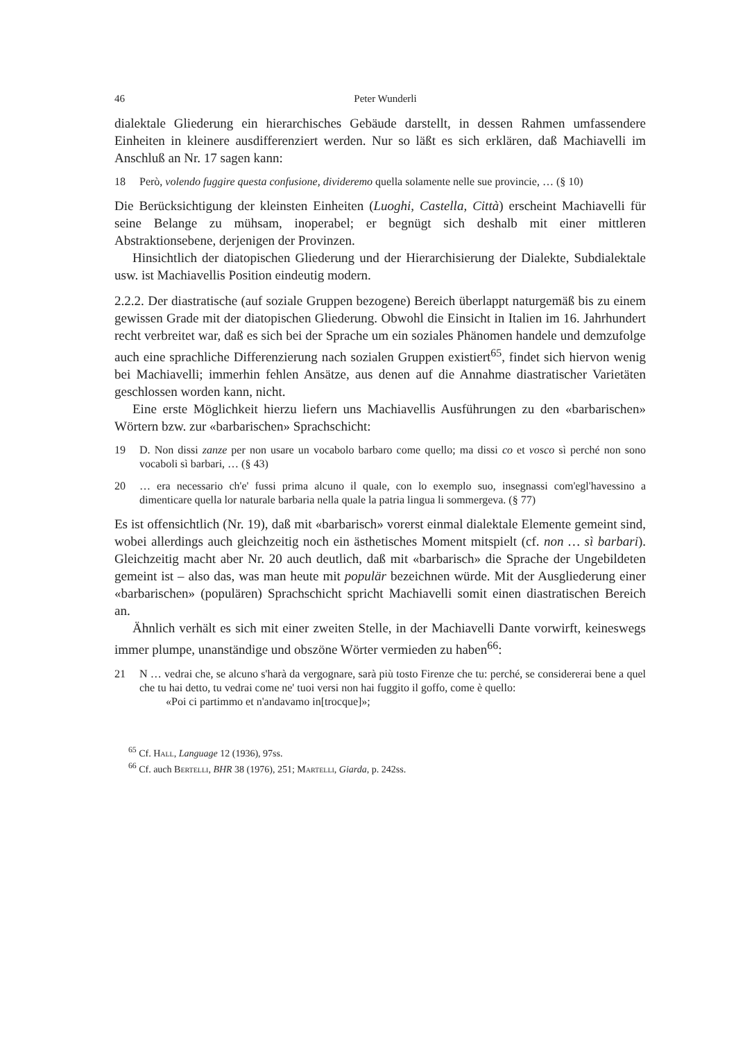46 Peter Wunderli
dialektale Gliederung ein hierarchisches Gebäude darstellt, in dessen Rahmen umfassendere Einheiten in kleinere ausdifferenziert werden. Nur so läßt es sich erklären, daß Machiavelli im Anschluß an Nr. 17 sagen kann:
18 Però, volendo fuggire questa confusione, divideremo quella solamente nelle sue provincie, … (§ 10)
Die Berücksichtigung der kleinsten Einheiten (Luoghi, Castella, Città) erscheint Machiavelli für seine Belange zu mühsam, inoperabel; er begnügt sich deshalb mit einer mittleren Abstraktionsebene, derjenigen der Provinzen.
Hinsichtlich der diatopischen Gliederung und der Hierarchisierung der Dialekte, Subdialektale usw. ist Machiavellis Position eindeutig modern.
2.2.2. Der diastratische (auf soziale Gruppen bezogene) Bereich überlappt naturgemäß bis zu einem gewissen Grade mit der diatopischen Gliederung. Obwohl die Einsicht in Italien im 16. Jahrhundert recht verbreitet war, daß es sich bei der Sprache um ein soziales Phänomen handele und demzufolge auch eine sprachliche Differenzierung nach sozialen Gruppen existiert<sup>65</sup>, findet sich hiervon wenig bei Machiavelli; immerhin fehlen Ansätze, aus denen auf die Annahme diastratischer Varietäten geschlossen worden kann, nicht.
Eine erste Möglichkeit hierzu liefern uns Machiavellis Ausführungen zu den «barbarischen» Wörtern bzw. zur «barbarischen» Sprachschicht:
19 D. Non dissi zanze per non usare un vocabolo barbaro come quello; ma dissi co et vosco sì perché non sono vocaboli sì barbari, … (§ 43)
20 … era necessario ch'e' fussi prima alcuno il quale, con lo exemplo suo, insegnassi com'egl'havessino a dimenticare quella lor naturale barbaria nella quale la patria lingua li sommergeva. (§ 77)
Es ist offensichtlich (Nr. 19), daß mit «barbarisch» vorerst einmal dialektale Elemente gemeint sind, wobei allerdings auch gleichzeitig noch ein ästhetisches Moment mitspielt (cf. non … sì barbari). Gleichzeitig macht aber Nr. 20 auch deutlich, daß mit «barbarisch» die Sprache der Ungebildeten gemeint ist – also das, was man heute mit populär bezeichnen würde. Mit der Ausgliederung einer «barbarischen» (populären) Sprachschicht spricht Machiavelli somit einen diastratischen Bereich an.
Ähnlich verhält es sich mit einer zweiten Stelle, in der Machiavelli Dante vorwirft, keineswegs immer plumpe, unanständige und obszöne Wörter vermieden zu haben<sup>66</sup>:
21 N … vedrai che, se alcuno s'harà da vergognare, sarà più tosto Firenze che tu: perché, se considererai bene a quel che tu hai detto, tu vedrai come ne' tuoi versi non hai fuggito il goffo, come è quello:
«Poi ci partimmo et n'andavamo in[trocque]»;
<sup>65</sup> Cf. Hall, Language 12 (1936), 97ss.
<sup>66</sup> Cf. auch Bertelli, BHR 38 (1976), 251; Martelli, Giarda, p. 242ss.